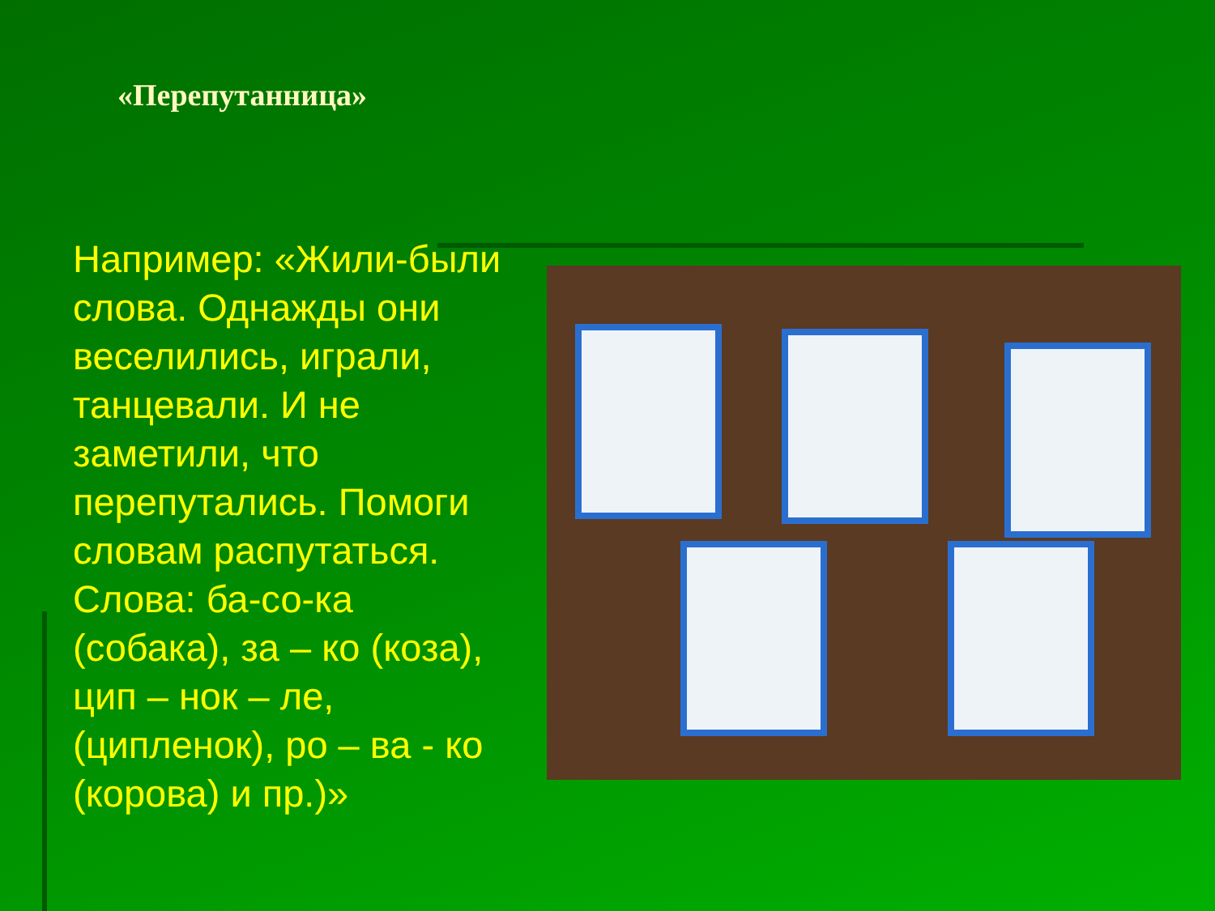«Перепутанница»
Например: «Жили-были слова. Однажды они веселились, играли, танцевали. И не заметили, что перепутались. Помоги словам распутаться. Слова: ба-со-ка (собака), за – ко (коза), цип – нок – ле, (ципленок), ро – ва - ко (корова) и пр.)»